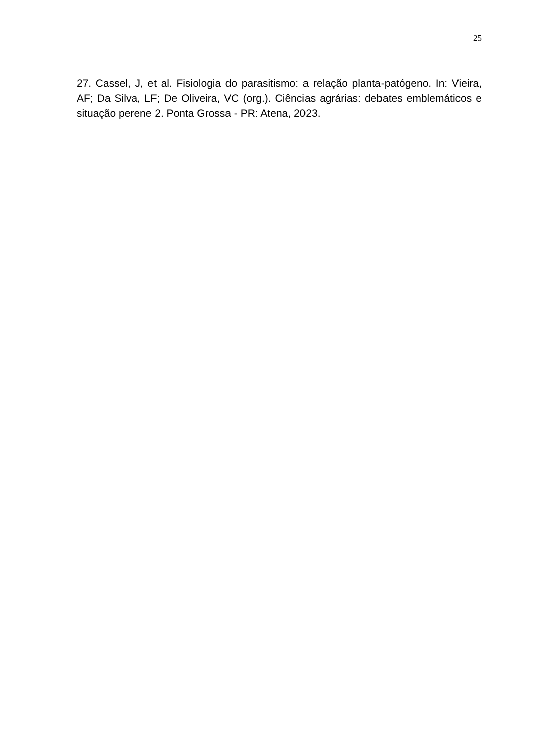25
27. Cassel, J, et al. Fisiologia do parasitismo: a relação planta-patógeno. In: Vieira, AF; Da Silva, LF; De Oliveira, VC (org.). Ciências agrárias: debates emblemáticos e situação perene 2. Ponta Grossa - PR: Atena, 2023.